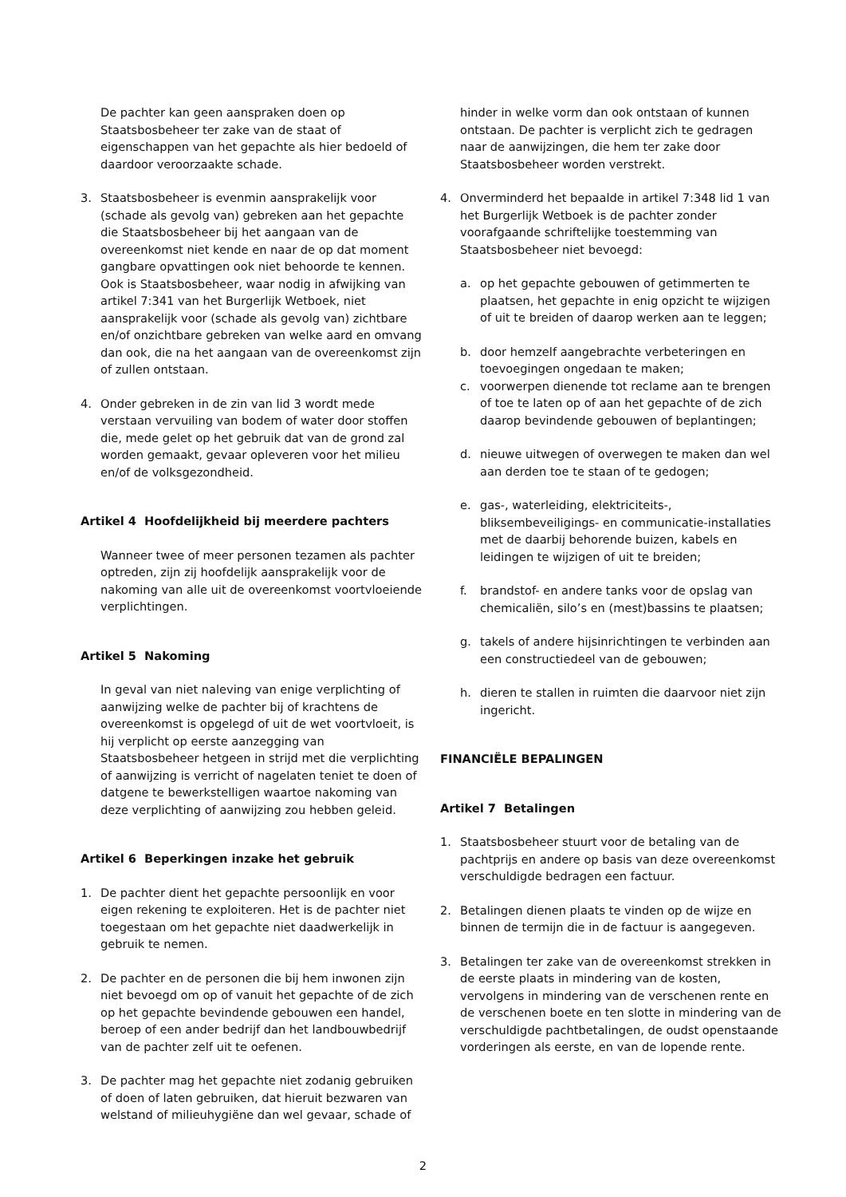De pachter kan geen aanspraken doen op Staatsbosbeheer ter zake van de staat of eigenschappen van het gepachte als hier bedoeld of daardoor veroorzaakte schade.
3. Staatsbosbeheer is evenmin aansprakelijk voor (schade als gevolg van) gebreken aan het gepachte die Staatsbosbeheer bij het aangaan van de overeenkomst niet kende en naar de op dat moment gangbare opvattingen ook niet behoorde te kennen. Ook is Staatsbosbeheer, waar nodig in afwijking van artikel 7:341 van het Burgerlijk Wetboek, niet aansprakelijk voor (schade als gevolg van) zichtbare en/of onzichtbare gebreken van welke aard en omvang dan ook, die na het aangaan van de overeenkomst zijn of zullen ontstaan.
4. Onder gebreken in de zin van lid 3 wordt mede verstaan vervuiling van bodem of water door stoffen die, mede gelet op het gebruik dat van de grond zal worden gemaakt, gevaar opleveren voor het milieu en/of de volksgezondheid.
Artikel 4 Hoofdelijkheid bij meerdere pachters
Wanneer twee of meer personen tezamen als pachter optreden, zijn zij hoofdelijk aansprakelijk voor de nakoming van alle uit de overeenkomst voortvloeiende verplichtingen.
Artikel 5 Nakoming
In geval van niet naleving van enige verplichting of aanwijzing welke de pachter bij of krachtens de overeenkomst is opgelegd of uit de wet voortvloeit, is hij verplicht op eerste aanzegging van Staatsbosbeheer hetgeen in strijd met die verplichting of aanwijzing is verricht of nagelaten teniet te doen of datgene te bewerkstelligen waartoe nakoming van deze verplichting of aanwijzing zou hebben geleid.
Artikel 6 Beperkingen inzake het gebruik
1. De pachter dient het gepachte persoonlijk en voor eigen rekening te exploiteren. Het is de pachter niet toegestaan om het gepachte niet daadwerkelijk in gebruik te nemen.
2. De pachter en de personen die bij hem inwonen zijn niet bevoegd om op of vanuit het gepachte of de zich op het gepachte bevindende gebouwen een handel, beroep of een ander bedrijf dan het landbouwbedrijf van de pachter zelf uit te oefenen.
3. De pachter mag het gepachte niet zodanig gebruiken of doen of laten gebruiken, dat hieruit bezwaren van welstand of milieuhygiëne dan wel gevaar, schade of
hinder in welke vorm dan ook ontstaan of kunnen ontstaan. De pachter is verplicht zich te gedragen naar de aanwijzingen, die hem ter zake door Staatsbosbeheer worden verstrekt.
4. Onverminderd het bepaalde in artikel 7:348 lid 1 van het Burgerlijk Wetboek is de pachter zonder voorafgaande schriftelijke toestemming van Staatsbosbeheer niet bevoegd:
a. op het gepachte gebouwen of getimmerten te plaatsen, het gepachte in enig opzicht te wijzigen of uit te breiden of daarop werken aan te leggen;
b. door hemzelf aangebrachte verbeteringen en toevoegingen ongedaan te maken;
c. voorwerpen dienende tot reclame aan te brengen of toe te laten op of aan het gepachte of de zich daarop bevindende gebouwen of beplantingen;
d. nieuwe uitwegen of overwegen te maken dan wel aan derden toe te staan of te gedogen;
e. gas-, waterleiding, elektriciteits-, bliksembeveiligings- en communicatie-installaties met de daarbij behorende buizen, kabels en leidingen te wijzigen of uit te breiden;
f. brandstof- en andere tanks voor de opslag van chemicaliën, silo’s en (mest)bassins te plaatsen;
g. takels of andere hijsinrichtingen te verbinden aan een constructiedeel van de gebouwen;
h. dieren te stallen in ruimten die daarvoor niet zijn ingericht.
FINANCIËLE BEPALINGEN
Artikel 7 Betalingen
1. Staatsbosbeheer stuurt voor de betaling van de pachtprijs en andere op basis van deze overeenkomst verschuldigde bedragen een factuur.
2. Betalingen dienen plaats te vinden op de wijze en binnen de termijn die in de factuur is aangegeven.
3. Betalingen ter zake van de overeenkomst strekken in de eerste plaats in mindering van de kosten, vervolgens in mindering van de verschenen rente en de verschenen boete en ten slotte in mindering van de verschuldigde pachtbetalingen, de oudst openstaande vorderingen als eerste, en van de lopende rente.
2